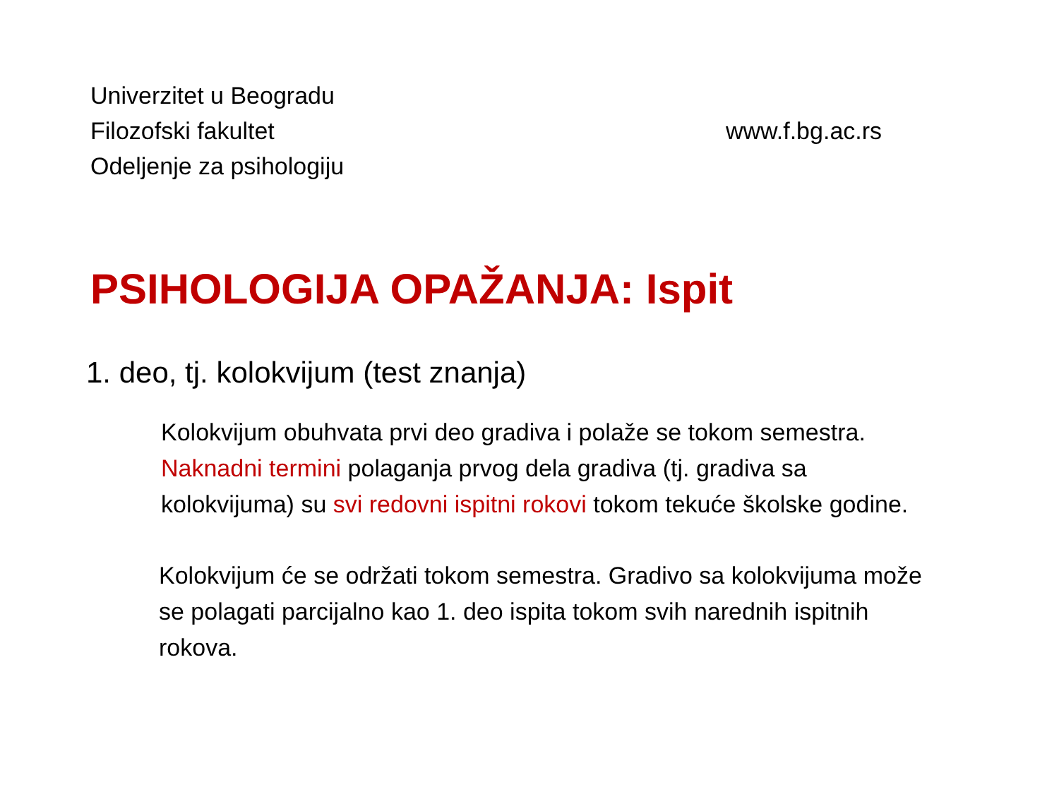Univerzitet u Beogradu
Filozofski fakultet
Odeljenje za psihologiju
www.f.bg.ac.rs
PSIHOLOGIJA OPAŽANJA: Ispit
1. deo, tj. kolokvijum (test znanja)
Kolokvijum obuhvata prvi deo gradiva i polaže se tokom semestra.
Naknadni termini polaganja prvog dela gradiva (tj. gradiva sa
kolokvijuma) su svi redovni ispitni rokovi tokom tekuće školske godine.
Kolokvijum će se održati tokom semestra. Gradivo sa kolokvijuma može
se polagati parcijalno kao 1. deo ispita tokom svih narednih ispitnih
rokova.